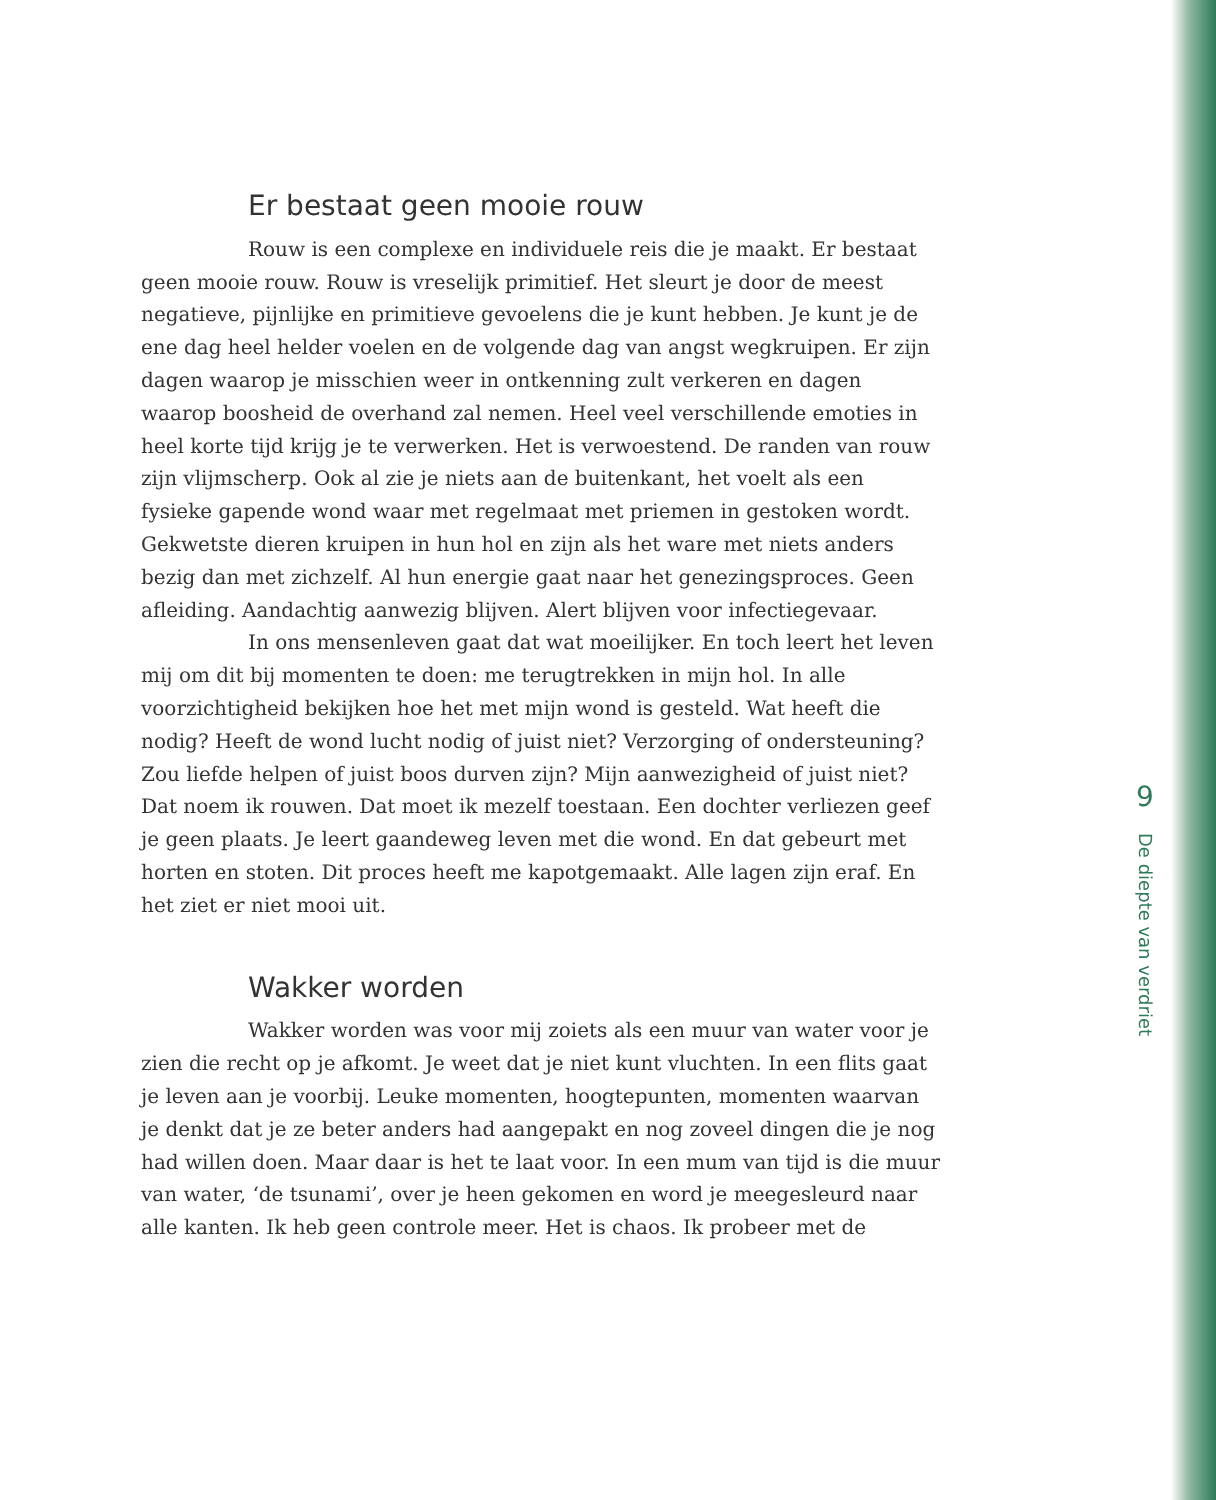Er bestaat geen mooie rouw
Rouw is een complexe en individuele reis die je maakt. Er bestaat geen mooie rouw. Rouw is vreselijk primitief. Het sleurt je door de meest negatieve, pijnlijke en primitieve gevoelens die je kunt hebben. Je kunt je de ene dag heel helder voelen en de volgende dag van angst wegkruipen. Er zijn dagen waarop je misschien weer in ontkenning zult verkeren en dagen waarop boosheid de overhand zal nemen. Heel veel verschillende emoties in heel korte tijd krijg je te verwerken. Het is verwoestend. De randen van rouw zijn vlijmscherp. Ook al zie je niets aan de buitenkant, het voelt als een fysieke gapende wond waar met regelmaat met priemen in gestoken wordt. Gekwetste dieren kruipen in hun hol en zijn als het ware met niets anders bezig dan met zichzelf. Al hun energie gaat naar het genezingsproces. Geen afleiding. Aandachtig aanwezig blijven. Alert blijven voor infectiegevaar.
In ons mensenleven gaat dat wat moeilijker. En toch leert het leven mij om dit bij momenten te doen: me terugtrekken in mijn hol. In alle voorzichtigheid bekijken hoe het met mijn wond is gesteld. Wat heeft die nodig? Heeft de wond lucht nodig of juist niet? Verzorging of ondersteuning?
Zou liefde helpen of juist boos durven zijn? Mijn aanwezigheid of juist niet? Dat noem ik rouwen. Dat moet ik mezelf toestaan. Een dochter verliezen geef je geen plaats. Je leert gaandeweg leven met die wond. En dat gebeurt met horten en stoten. Dit proces heeft me kapotgemaakt. Alle lagen zijn eraf. En het ziet er niet mooi uit.
Wakker worden
Wakker worden was voor mij zoiets als een muur van water voor je zien die recht op je afkomt. Je weet dat je niet kunt vluchten. In een flits gaat je leven aan je voorbij. Leuke momenten, hoogtepunten, momenten waarvan je denkt dat je ze beter anders had aangepakt en nog zoveel dingen die je nog had willen doen. Maar daar is het te laat voor. In een mum van tijd is die muur van water, ‘de tsunami’, over je heen gekomen en word je meegesleurd naar alle kanten. Ik heb geen controle meer. Het is chaos. Ik probeer met de
9
De diepte van verdriet